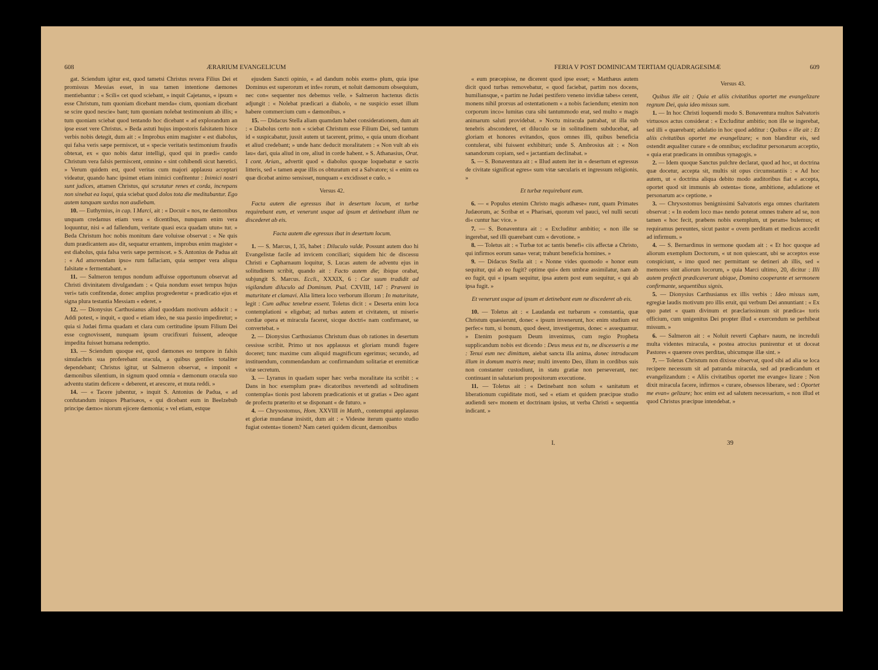608 ÆRARIUM EVANGELICUM
gat. Sciendum igitur est, quod tametsi Christus revera Filius Dei et promissus Messias esset, in sua tamen intentione dæmones mentiebantur : « Scili« cet quod sciebant, » inquit Cajetanus, « ipsum « esse Christum, tum quoniam dicebant menda« cium, quoniam dicebant se scire quod nescie« bant; tum quoniam nolebat testimonium ab illis; « tum quoniam sciebat quod tentando hoc dicebant « ad explorandum an ipse esset vere Christus. » Beda astuti hujus impostoris falsitatem hisce verbis nobis detegit, dum ait : « Improbus enim magister « est diabolus, qui falsa veris sæpe permiscet, ut « specie veritatis testimonium fraudis obtexat, ex « quo nobis datur intelligi, quod qui in prædi« cando Christum vera falsis permiscent, omnino « sint cohibendi sicut hæretici. » Verum quidem est, quod veritas cum majori applausu acceptari videatur, quando hanc ipsimet etiam inimici confitentur : Inimici nostri sunt judices, attamen Christus, qui scrutatur renes et corda, increpans non sinebat ea loqui, quia sciebat quod dolos tota die meditabantur. Ego autem tanquam surdus non audiebam.
10. — Euthymius, in cap. I Marci, ait : « Docuit « nos, ne dæmonibus unquam credamus etiam vera « dicentibus, nunquam enim vera loquuntur, nisi « ad fallendum, veritate quasi esca quadam utun« tur. » Beda Christum hoc nobis monitum dare voluisse observat : « Ne quis dum prædicantem au« dit, sequatur errantem, improbus enim magister « est diabolus, quia falsa veris sæpe permiscet. » S. Antonius de Padua ait : « Ad amovendam ipso« rum fallaciam, quia semper vera aliqua falsitate « fermentabant. »
11. — Salmeron tempus nondum adfuisse opportunum observat ad Christi divinitatem divulgandam : « Quia nondum esset tempus hujus veri« tatis confitendæ, donec amplius progrederetur « prædicatio ejus et signa plura testantia Messiam « ederet. »
12. — Dionysius Carthusianus aliud quoddam motivum adducit : « Addi potest, » inquit, « quod « etiam ideo, ne sua passio impediretur; » quia si Judæi firma quadam et clara cum certitudine ipsum Filium Dei esse cognovissent, nunquam ipsum crucifixuri fuissent, adeoque impedita fuisset humana redemptio.
13. — Sciendum quoque est, quod dæmones eo tempore in falsis simulachris sua proferebant oracula, a quibus gentiles totaliter dependebant; Christus igitur, ut Salmeron observat, « imponit « dæmonibus silentium, in signum quod omnia « dæmonum oracula suo adventu statim deficere « deberent, et arescere, et muta reddi. »
14. — « Tacere jubentur, » inquit S. Antonius de Padua, « ad confutandum iniquos Pharisæos, « qui dicebant eum in Beelzebub principe dæmo« niorum ejicere dæmonia; » vel etiam, estque
ejusdem Sancti opinio, « ad dandum nobis exem« plum, quia ipse Dominus est superorum et infe« rorum, et noluit dæmonum obsequium, nec con« sequenter nos debemus velle. » Salmeron hactenus dictis adjungit : « Nolebat prædicari a diabolo, « ne suspicio esset illum habere commercium cum « dæmonibus. »
15. — Didacus Stella aliam quamdam habet considerationem, dum ait : « Diabolus certo non « sciebat Christum esse Filium Dei, sed tantum id « suspicabatur, jussit autem ut tacerent, primo, « quia unum dicebant et aliud credebant; » unde hanc deducit moralitatem : « Non vult ab eis lau« dari, quia aliud in ore, aliud in corde habent. » S. Athanasius, Orat. I cont. Arian., advertit quod « diabolus quoque loquebatur e sacris litteris, sed « tamen æque illis os obturatum est a Salvatore; si « enim ea quæ dicebat animo sensisset, nunquam « excidisset e cœlo. »
Versus 42.
Facta autem die egressus ibat in desertum locum, et turbæ requirebant eum, et venerunt usque ad ipsum et detinebant illum ne discederet ab eis.
Facta autem die egressus ibat in desertum locum.
1. — S. Marcus, I, 35, habet : Diluculo valde. Possunt autem duo hi Evangelistæ facile ad invicem conciliari; siquidem hic de discessu Christi e Capharnaum loquitur, S. Lucas autem de adventu ejus in solitudinem scribit, quando ait : Facto autem die; ibique orabat, subjungit S. Marcus. Eccli., XXXIX, 6 : Cor suum tradidit ad vigilandum diluculo ad Dominum. Psal. CXVIII, 147 : Præveni in maturitate et clamavi. Alia littera loco verborum illorum : In maturitate, legit : Cum adhuc tenebræ essent. Toletus dicit : « Deserta enim loca contemplationi « eligebat; ad turbas autem et civitatem, ut miseri« cordiæ opera et miracula faceret, sicque doctri« nam confirmaret, se convertebat. »
2. — Dionysius Carthusianus Christum duas ob rationes in desertum cessisse scribit. Primo ut nos applausus et gloriam mundi fugere doceret; tunc maxime cum aliquid magnificum egerimus; secundo, ad instituendum, commendandum ac confirmandum solitariæ et eremiticæ vitæ secretum.
3. — Lyranus in quadam super hæc verba moralitate ita scribit : « Dans in hoc exemplum præ« dicatoribus revertendi ad solitudinem contempla« tionis post laborem prædicationis et ut gratias « Deo agant de profectu præterito et se disponant « de futuro. »
4. — Chrysostomus, Hom. XXVIII in Matth., contemptui applausus et gloriæ mundanæ insistit, dum ait : « Videsne iterum quanto studio fugiat ostenta« tionem? Nam cæteri quidem dicunt, dæmonibus
FERIA V POST DOMINICAM TERTIAM QUADRAGESIMÆ 609
« eum præcepisse, ne dicerent quod ipse esset; « Matthæus autem dicit quod turbas removebatur, « quod faciebat, partim nos docens, humiliansque, « partim ne Judæi pestifero veneno invidiæ tabes« cerent, monens nihil prorsus ad ostentationem « a nobis faciendum; etenim non corporum inco« lumitas cura sibi tantummodo erat, sed multo « magis animarum saluti providebat. » Noctu miracula patrabat, ut illa sub tenebris absconderet, et diluculo se in solitudinem subducebat, ad gloriam et honores evitandos, quos omnes illi, quibus beneficia contulerat, sibi fuissent exhibituri; unde S. Ambrosius ait : « Non sanandorum copiam, sed « jactantiam declinabat. »
5. — S. Bonaventura ait : « Illud autem iter in « desertum et egressus de civitate significat egres« sum vitæ sæcularis et ingressum religionis. »
Et turbæ requirebant eum.
6. — « Populus etenim Christo magis adhæse« runt, quam Primates Judæorum, ac Scribæ et « Pharisæi, quorum vel pauci, vel nulli secuti di« cuntur hac vice. »
7. — S. Bonaventura ait : « Excluditur ambitio; « non ille se ingerebat, sed illi quærebant cum « devotione. »
8. — Toletus ait : « Turbæ tot ac tantis benefi« ciis affectæ a Christo, qui infirmos eorum sana« verat; trahunt beneficia homines. »
9. — Didacus Stella ait : « Nonne vides quomodo « honor eum sequitur, qui ab eo fugit? optime qui« dem umbræ assimilatur, nam ab eo fugit, qui « ipsam sequitur, ipsa autem post eum sequitur, « qui ab ipsa fugit. »
Et venerunt usque ad ipsum et detinebant eum ne discederet ab eis.
10. — Toletus ait : « Laudanda est turbarum « constantia, quæ Christum quæsierunt, donec « ipsum invenerunt, hoc enim studium est perfec« tum, si bonum, quod deest, investigemus, donec « assequamur. » Etenim postquam Deum invenimus, cum regio Propheta supplicandum nobis est dicendo : Deus meus est tu, ne discesseris a me : Tenui eum nec dimittam, aiebat sancta illa anima, donec introducam illum in domum matris meæ; multi invento Deo, illum in cordibus suis non constanter custodiunt, in statu gratiæ non perseverant, nec continuant in salutarium propositorum executione.
11. — Toletus ait : « Detinebant non solum « sanitatum et liberationum cupiditate moti, sed « etiam et quidem præcipue studio audiendi ser« monem et doctrinam ipsius, ut verba Christi « sequentia indicant. »
Versus 43.
Quibus ille ait : Quia et aliis civitatibus oportet me evangelizare regnum Dei, quia ideo missus sum.
1. — In hoc Christi loquendi modo S. Bonaventura multos Salvatoris virtuosos actus considerat : « Excluditur ambitio; non ille se ingerebat, sed illi « quærebant; adulatio in hoc quod additur : Quibus « ille ait : Et aliis civitatibus oportet me evangelizare; « non blanditur eis, sed ostendit æqualiter curare « de omnibus; excluditur personarum acceptio, « quia erat prædicans in omnibus synagogis. »
2. — Idem quoque Sanctus pulchre declarat, quod ad hoc, ut doctrina quæ docetur, accepta sit, multis sit opus circumstantiis : « Ad hoc autem, ut « doctrina aliqua debito modo auditoribus fiat « accepta, oportet quod sit immunis ab ostenta« tione, ambitione, adulatione et personarum ac« ceptione. »
3. — Chrysostomus benignissimi Salvatoris erga omnes charitatem observat : « In eodem loco ma« nendo poterat omnes trahere ad se, non tamen « hoc fecit, præbens nobis exemplum, ut peram« bulemus; et requiramus pereuntes, sicut pastor « ovem perditam et medicus accedit ad infirmum. »
4. — S. Bernardinus in sermone quodam ait : « Et hoc quoque ad aliorum exemplum Doctorum, « ut non quiescant, ubi se acceptos esse conspiciunt, « imo quod nec permittant se detineri ab illis, sed « memores sint aliorum locorum, » quia Marci ultimo, 20, dicitur : Illi autem profecti prædicaverunt ubique, Domino cooperante et sermonem confirmante, sequentibus signis.
5. — Dionysius Carthusianus ex illis verbis : Ideo missus sum, egregiæ laudis motivum pro illis eruit, qui verbum Dei annuntiant : « Ex quo patet « quam divinum et præclarissimum sit prædica« toris officium, cum unigenitus Dei propter illud « exercendum se perhibeat missum. »
6. — Salmeron ait : « Noluit reverti Caphar« naum, ne increduli multa videntes miracula, « postea atrocius punirentur et ut doceat Pastores « quærere oves perditas, ubicumque illæ sint. »
7. — Toletus Christum non dixisse observat, quod sibi ad alia se loca recipere necessum sit ad patranda miracula, sed ad prædicandum et evangelizandum : « Aliis civitatibus oportet me evange« lizare : Non dixit miracula facere, infirmos « curare, obsessos liberare, sed : Oportet me evan« gelizare; hoc enim est ad salutem necessarium, « non illud et quod Christus præcipue intendebat. »
I. 39